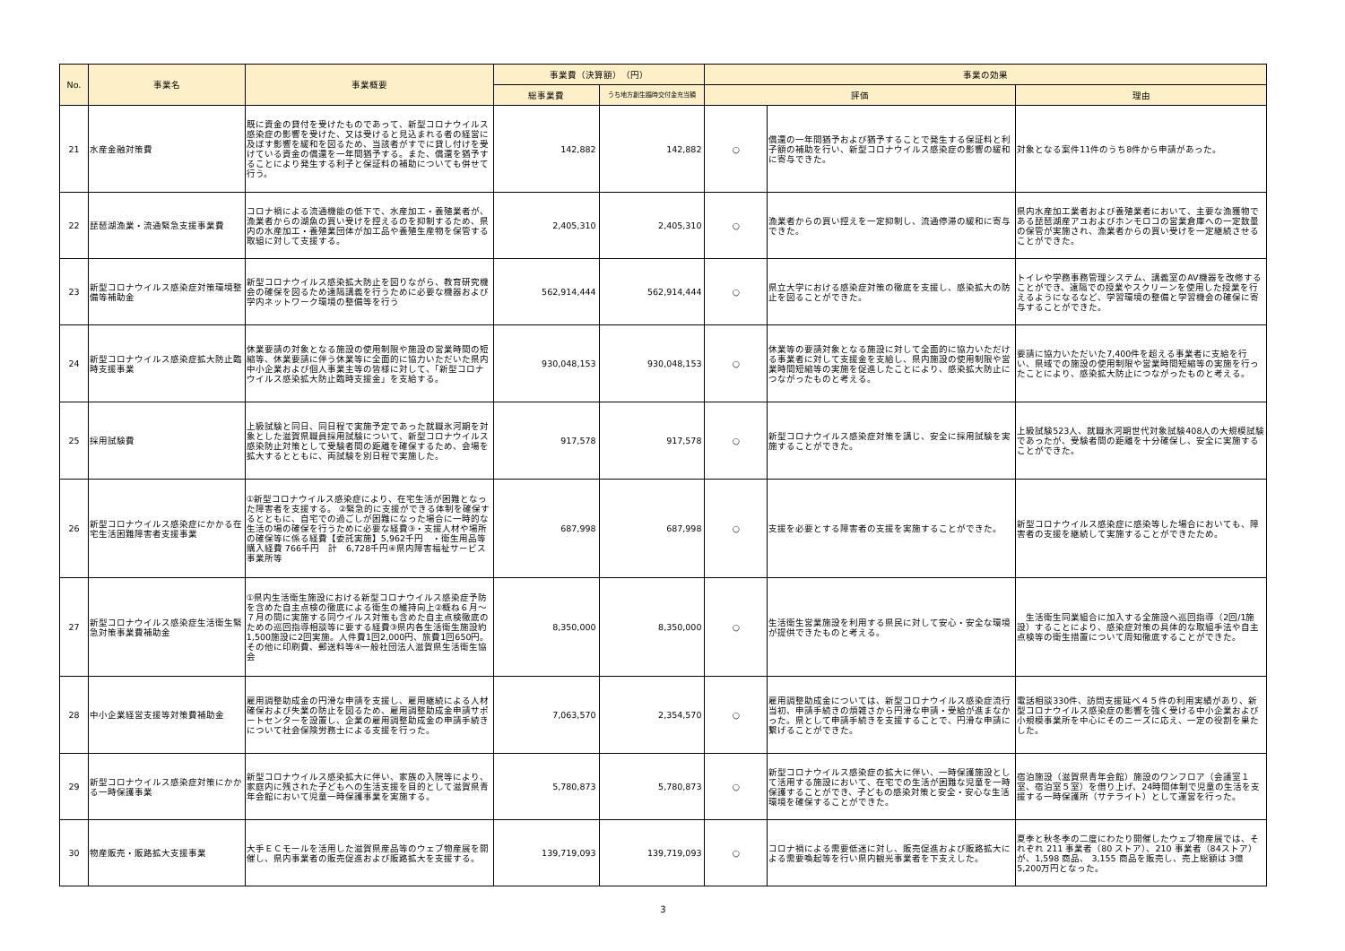| No. | 事業名 | 事業概要 | 事業費（決算額） （円） | | 事業の効果 | | |
| --- | --- | --- | --- | --- | --- | --- | --- |
| | | | 総事業費 | うち地方創生臨時交付金充当額 | 評価 | | 理由 |
| 21 | 水産金融対策費 | 既に資金の貸付を受けたものであって、新型コロナウイルス感染症の影響を受けた、又は受けると見込まれる者の経営に及ぼす影響を緩和を図るため、当該者がすでに貸し付けを受けている資金の償還を一年間猶予する。また、償還を猶予することにより発生する利子と保証料の補助についても併せて行う。 | 142,882 | 142,882 | ○ | 償還の一年間猶予および猶予することで発生する保証料と利子額の補助を行い、新型コロナウイルス感染症の影響の緩和に寄与できた。 | 対象となる案件11件のうち8件から申請があった。 |
| 22 | 琵琶湖漁業・流通緊急支援事業費 | コロナ禍による流通機能の低下で、水産加工・養殖業者が、漁業者からの湖魚の買い受けを控えるのを抑制するため、県内の水産加工・養殖業団体が加工品や養殖生産物を保管する取組に対して支援する。 | 2,405,310 | 2,405,310 | ○ | 漁業者からの買い控えを一定抑制し、流通停滞の緩和に寄与できた。 | 県内水産加工業者および養殖業者において、主要な漁獲物である琵琶湖産アユおよびホンモロコの営業倉庫への一定数量の保管が実施され、漁業者からの買い受けを一定継続させることができた。 |
| 23 | 新型コロナウイルス感染症対策環境整備等補助金 | 新型コロナウイルス感染拡大防止を図りながら、教育研究機会の確保を図るため遠隔講義を行うために必要な機器および学内ネットワーク環境の整備等を行う | 562,914,444 | 562,914,444 | ○ | 県立大学における感染症対策の徹底を支援し、感染拡大の防止を図ることができた。 | トイレや学務事務管理システム、講義室のAV機器を改修することができ、遠隔での授業やスクリーンを使用した授業を行えるようになるなど、学習環境の整備と学習機会の確保に寄与することができた。 |
| 24 | 新型コロナウイルス感染症拡大防止臨時支援事業 | 休業要請の対象となる施設の使用制限や施設の営業時間の短縮等、休業要請に伴う休業等に全面的に協力いただいた県内中小企業および個人事業主等の皆様に対して、「新型コロナウイルス感染拡大防止臨時支援金」を支給する。 | 930,048,153 | 930,048,153 | ○ | 休業等の要請対象となる施設に対して全面的に協力いただける事業者に対して支援金を支給し、県内施設の使用制限や営業時間短縮等の実施を促進したことにより、感染拡大防止につながったものと考える。 | 要請に協力いただいた7,400件を超える事業者に支給を行い、県域での施設の使用制限や営業時間短縮等の実施を行ったことにより、感染拡大防止につながったものと考える。 |
| 25 | 採用試験費 | 上級試験と同日、同日程で実施予定であった就職氷河期を対象とした滋賀県職員採用試験について、新型コロナウイルス感染防止対策として受験者間の距離を確保するため、会場を拡大するとともに、両試験を別日程で実施した。 | 917,578 | 917,578 | ○ | 新型コロナウイルス感染症対策を講じ、安全に採用試験を実施することができた。 | 上級試験523人、就職氷河期世代対象試験408人の大規模試験であったが、受験者間の距離を十分確保し、安全に実施することができた。 |
| 26 | 新型コロナウイルス感染症にかかる在宅生活困難障害者支援事業 | ①新型コロナウイルス感染症により、在宅生活が困難となった障害者を支援する。 ②緊急的に支援ができる体制を確保するとともに、自宅での過ごしが困難になった場合に一時的な生活の場の確保を行うために必要な経費③・支援人材や場所の確保等に係る経費【委託実施】5,962千円 ・衛生用品等購入経費 766千円 計 6,728千円④県内障害福祉サービス事業所等 | 687,998 | 687,998 | ○ | 支援を必要とする障害者の支援を実施することができた。 | 新型コロナウイルス感染症に感染等した場合においても、障害者の支援を継続して実施することができたため。 |
| 27 | 新型コロナウイルス感染症生活衛生緊急対策事業費補助金 | ①県内生活衛生施設における新型コロナウイルス感染症予防を含めた自主点検の徹底による衛生の維持向上②概ね６月～７月の間に実施する同ウイルス対策も含めた自主点検徹底のための巡回指導相談等に要する経費③県内各生活衛生施設約1,500施設に2回実施。人件費1回2,000円、旅費1回650円。その他に印刷費、郵送料等④一般社団法人滋賀県生活衛生協会 | 8,350,000 | 8,350,000 | ○ | 生活衛生営業施設を利用する県民に対して安心・安全な環境が提供できたものと考える。 | 生活衛生同業組合に加入する全施設へ巡回指導（2回/1施設）することにより、感染症対策の具体的な取組手法や自主点検等の衛生措置について周知徹底することができた。 |
| 28 | 中小企業経営支援等対策費補助金 | 雇用調整助成金の円滑な申請を支援し、雇用継続による人材確保および失業の防止を図るため、雇用調整助成金申請サポートセンターを設置し、企業の雇用調整助成金の申請手続きについて社会保険労務士による支援を行った。 | 7,063,570 | 2,354,570 | ○ | 雇用調整助成金については、新型コロナウイルス感染症流行当初、申請手続きの煩雑さから円滑な申請・受給が進まなかった。県として申請手続きを支援することで、円滑な申請に繋げることができた。 | 電話相談330件、訪問支援延べ４５件の利用実績があり、新型コロナウイルス感染症の影響を強く受ける中小企業および小規模事業所を中心にそのニーズに応え、一定の役割を果たした。 |
| 29 | 新型コロナウイルス感染症対策にかかる一時保護事業 | 新型コロナウイルス感染拡大に伴い、家族の入院等により、家庭内に残された子どもへの生活支援を目的として滋賀県青年会館において児童一時保護事業を実施する。 | 5,780,873 | 5,780,873 | ○ | 新型コロナウイルス感染症の拡大に伴い、一時保護施設として活用する施設において、在宅での生活が困難な児童を一時保護することができ、子どもの感染対策と安全・安心な生活環境を確保することができた。 | 宿泊施設（滋賀県青年会館）施設のワンフロア（会議室１室、宿泊室５室）を借り上げ、24時間体制で児童の生活を支援する一時保護所（サテライト）として運営を行った。 |
| 30 | 物産販売・販路拡大支援事業 | 大手ＥＣモールを活用した滋賀県産品等のウェブ物産展を開催し、県内事業者の販売促進および販路拡大を支援する。 | 139,719,093 | 139,719,093 | ○ | コロナ禍による需要低迷に対し、販売促進および販路拡大による需要喚起等を行い県内観光事業者を下支えした。 | 夏季と秋冬季の二度にわたり開催したウェブ物産展では、それぞれ 211 事業者（80 ストア）、210 事業者（84ストア）が、1,598 商品、 3,155 商品を販売し、売上総額は 3億 5,200万円となった。 |
3